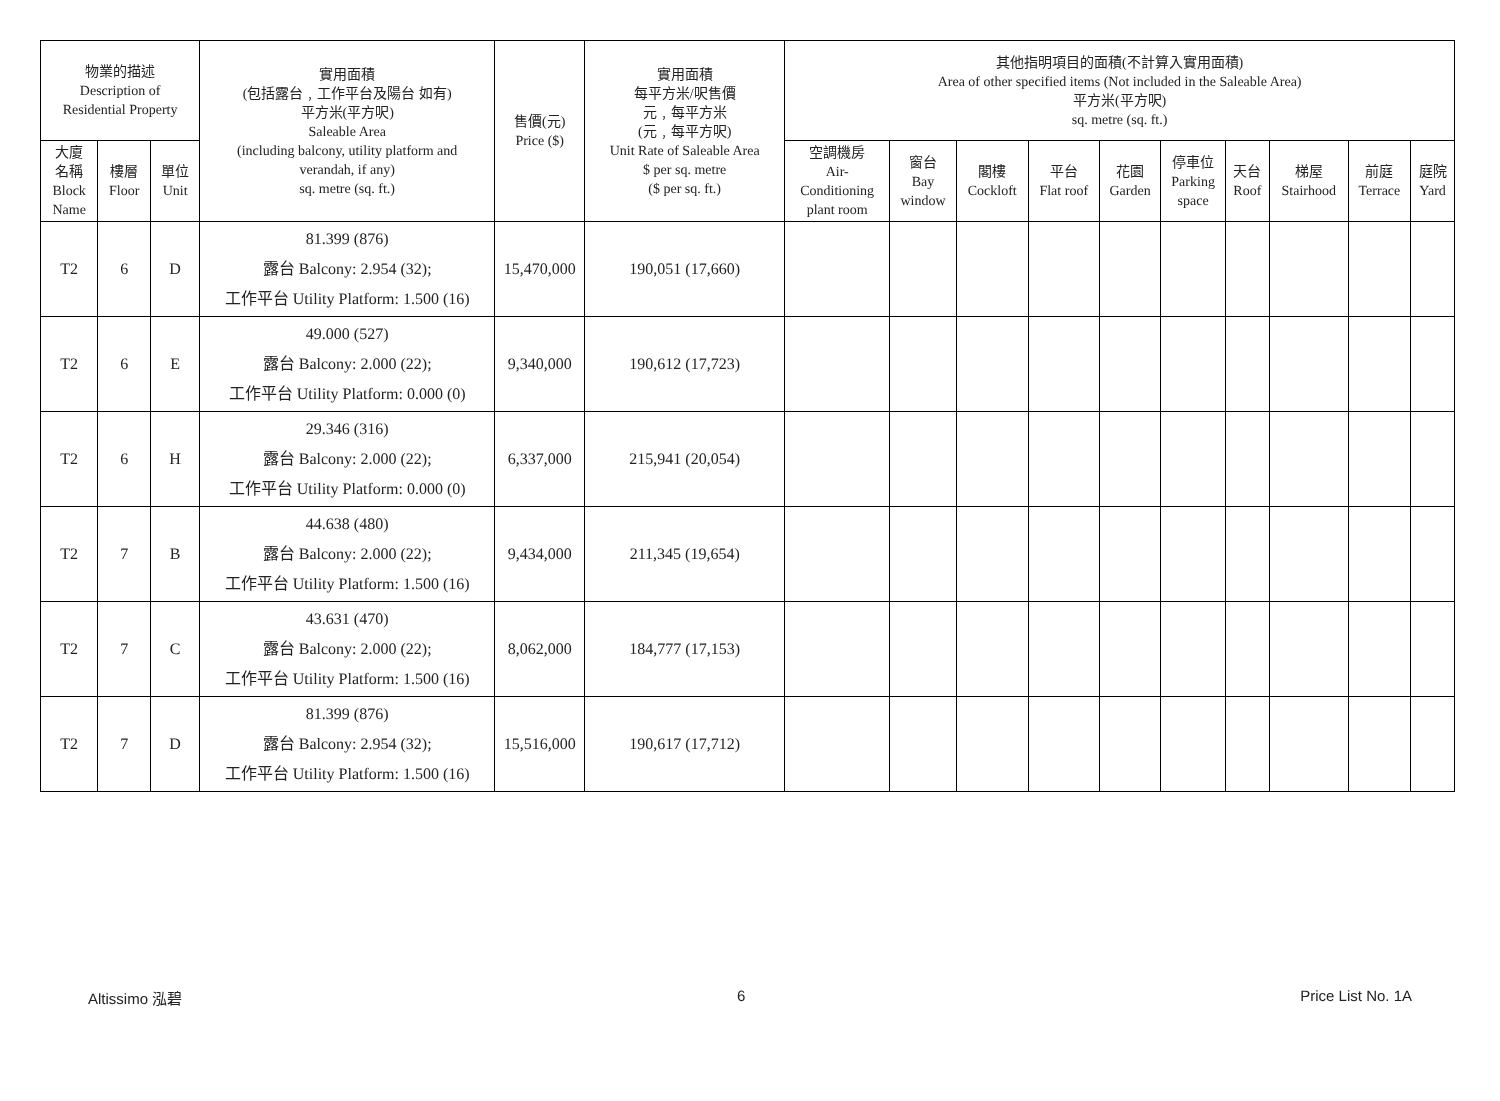| 物業的描述 Description of Residential Property | | | 實用面積 (包括露台﹐工作平台及陽台 如有) 平方米(平方呎) Saleable Area (including balcony, utility platform and verandah, if any) sq. metre (sq. ft.) | 售價(元) Price ($) | 實用面積 每平方米/呎售價 元﹐每平方米 (元﹐每平方呎) Unit Rate of Saleable Area $ per sq. metre ($ per sq. ft.) | 其他指明項目的面積(不計算入實用面積) Area of other specified items (Not included in the Saleable Area) 平方米(平方呎) sq. metre (sq. ft.) | | | | | | | | | |
| --- | --- | --- | --- | --- | --- | --- | --- | --- | --- | --- | --- | --- | --- | --- | --- |
| 大廈 名稱 Block Name | 樓層 Floor | 單位 Unit | | | | 空調機房 Air- Conditioning plant room | 窗台 Bay window | 閣樓 Cockloft | 平台 Flat roof | 花園 Garden | 停車位 Parking space | 天台 Roof | 梯屋 Stairhood | 前庭 Terrace | 庭院 Yard |
| T2 | 6 | D | 81.399 (876) 露台 Balcony: 2.954 (32); 工作平台 Utility Platform: 1.500 (16) | 15,470,000 | 190,051 (17,660) | | | | | | | | | | |
| T2 | 6 | E | 49.000 (527) 露台 Balcony: 2.000 (22); 工作平台 Utility Platform: 0.000 (0) | 9,340,000 | 190,612 (17,723) | | | | | | | | | | |
| T2 | 6 | H | 29.346 (316) 露台 Balcony: 2.000 (22); 工作平台 Utility Platform: 0.000 (0) | 6,337,000 | 215,941 (20,054) | | | | | | | | | | |
| T2 | 7 | B | 44.638 (480) 露台 Balcony: 2.000 (22); 工作平台 Utility Platform: 1.500 (16) | 9,434,000 | 211,345 (19,654) | | | | | | | | | | |
| T2 | 7 | C | 43.631 (470) 露台 Balcony: 2.000 (22); 工作平台 Utility Platform: 1.500 (16) | 8,062,000 | 184,777 (17,153) | | | | | | | | | | |
| T2 | 7 | D | 81.399 (876) 露台 Balcony: 2.954 (32); 工作平台 Utility Platform: 1.500 (16) | 15,516,000 | 190,617 (17,712) | | | | | | | | | | |
Altissimo 泓碧 6 Price List No. 1A